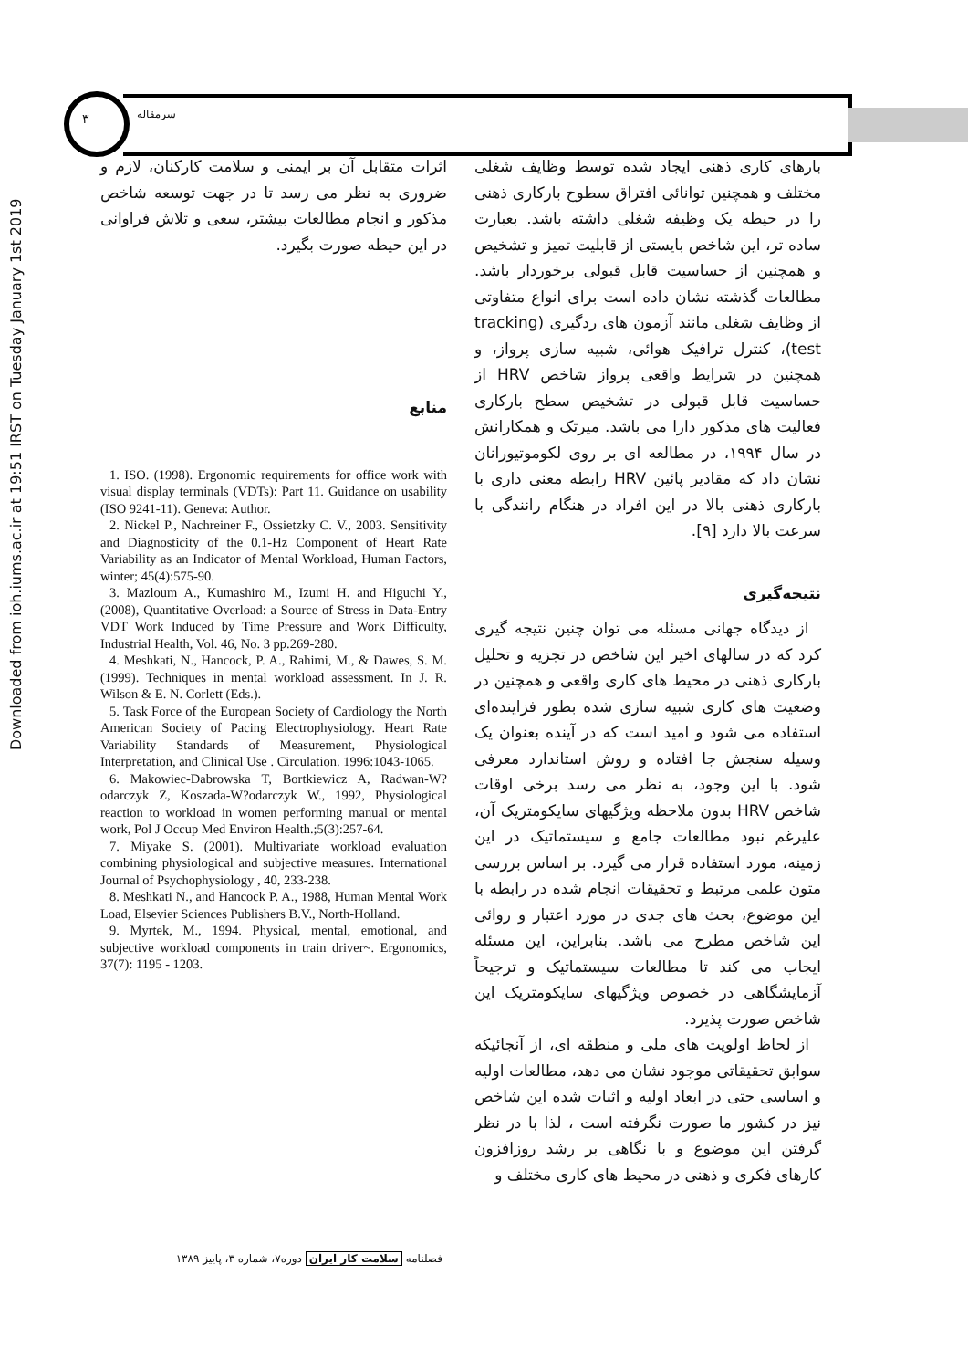Downloaded from ioh.iums.ac.ir at 19:51 IRST on Tuesday January 1st 2019
۳ سرمقاله
بارهای کاری ذهنی ایجاد شده توسط وظایف شغلی مختلف و همچنین توانائی افتراق سطوح بارکاری ذهنی را در حیطه یک وظیفه شغلی داشته باشد. بعبارت ساده تر، این شاخص بایستی از قابلیت تمیز و تشخیص و همچنین از حساسیت قابل قبولی برخوردار باشد. مطالعات گذشته نشان داده است برای انواع متفاوتی از وظایف شغلی مانند آزمون های ردگیری (tracking test)، کنترل ترافیک هوائی، شبیه سازی پرواز، و همچنین در شرایط واقعی پرواز شاخص HRV از حساسیت قابل قبولی در تشخیص سطح بارکاری فعالیت های مذکور دارا می باشد. میرتک و همکارانش در سال ۱۹۹۴، در مطالعه ای بر روی لکوموتیورانان نشان داد که مقادیر پائین HRV رابطه معنی داری با بارکاری ذهنی بالا در این افراد در هنگام رانندگی با سرعت بالا دارد [۹].
نتیجه‌گیری
از دیدگاه جهانی مسئله می توان چنین نتیجه گیری کرد که در سالهای اخیر این شاخص در تجزیه و تحلیل بارکاری ذهنی در محیط های کاری واقعی و همچنین در وضعیت های کاری شبیه سازی شده بطور فزاینده‌ای استفاده می شود و امید است که در آینده بعنوان یک وسیله سنجش جا افتاده و روش استاندارد معرفی شود. با این وجود، به نظر می رسد برخی اوقات شاخص HRV بدون ملاحظه ویژگیهای سایکومتریک آن، علیرغم نبود مطالعات جامع و سیستماتیک در این زمینه، مورد استفاده قرار می گیرد. بر اساس بررسی متون علمی مرتبط و تحقیقات انجام شده در رابطه با این موضوع، بحث های جدی در مورد اعتبار و روائی این شاخص مطرح می باشد. بنابراین، این مسئله ایجاب می کند تا مطالعات سیستماتیک و ترجیحاً آزمایشگاهی در خصوص ویژگیهای سایکومتریک این شاخص صورت پذیرد.
از لحاظ اولویت های ملی و منطقه ای، از آنجائیکه سوابق تحقیقاتی موجود نشان می دهد، مطالعات اولیه و اساسی حتی در ابعاد اولیه و اثبات شده این شاخص نیز در کشور ما صورت نگرفته است ، لذا با در نظر گرفتن این موضوع و با نگاهی بر رشد روزافزون کارهای فکری و ذهنی در محیط های کاری مختلف و
اثرات متقابل آن بر ایمنی و سلامت کارکنان، لازم و ضروری به نظر می رسد تا در جهت توسعه شاخص مذکور و انجام مطالعات بیشتر، سعی و تلاش فراوانی در این حیطه صورت بگیرد.
منابع
1. ISO. (1998). Ergonomic requirements for office work with visual display terminals (VDTs): Part 11. Guidance on usability (ISO 9241-11). Geneva: Author.
2. Nickel P., Nachreiner F., Ossietzky C. V., 2003. Sensitivity and Diagnosticity of the 0.1-Hz Component of Heart Rate Variability as an Indicator of Mental Workload, Human Factors, winter; 45(4):575-90.
3. Mazloum A., Kumashiro M., Izumi H. and Higuchi Y., (2008), Quantitative Overload: a Source of Stress in Data-Entry VDT Work Induced by Time Pressure and Work Difficulty, Industrial Health, Vol. 46, No. 3 pp.269-280.
4. Meshkati, N., Hancock, P. A., Rahimi, M., & Dawes, S. M. (1999). Techniques in mental workload assessment. In J. R. Wilson & E. N. Corlett (Eds.).
5. Task Force of the European Society of Cardiology the North American Society of Pacing Electrophysiology. Heart Rate Variability Standards of Measurement, Physiological Interpretation, and Clinical Use . Circulation. 1996:1043-1065.
6. Makowiec-Dabrowska T, Bortkiewicz A, Radwan-W?odarczyk Z, Koszada-W?odarczyk W., 1992, Physiological reaction to workload in women performing manual or mental work, Pol J Occup Med Environ Health.;5(3):257-64.
7. Miyake S. (2001). Multivariate workload evaluation combining physiological and subjective measures. International Journal of Psychophysiology , 40, 233-238.
8. Meshkati N., and Hancock P. A., 1988, Human Mental Work Load, Elsevier Sciences Publishers B.V., North-Holland.
9. Myrtek, M., 1994. Physical, mental, emotional, and subjective workload components in train driver~. Ergonomics, 37(7): 1195 - 1203.
فصلنامه سلامت کار ایران دوره۷، شماره ۳، پاییز ۱۳۸۹